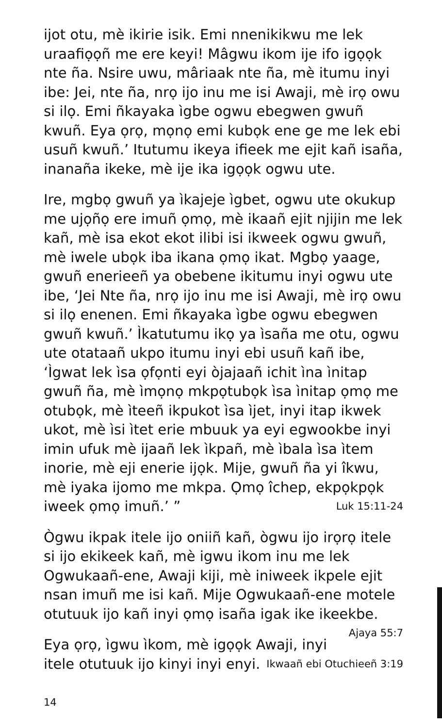ijot otu, mè ikirie isik. Emi nnenikikwu me lek uraafiọọñ me ere keyi! Mâgwu ikom ije ifo igọọk nte ña. Nsire uwu, mâriaak nte ña, mè itumu inyi ibe: Jei, nte ña, nrọ ijo inu me isi Awaji, mè irọ owu si ilọ. Emi ñkayaka ìgbe ogwu ebegwen gwuñ kwuñ. Eya ọrọ, mọnọ emi kubọk ene ge me lek ebi usuñ kwuñ.’ Itutumu ikeya ifieek me ejit kañ isaña, inanaña ikeke, mè ije ika igọọk ogwu ute.
Ire, mgbọ gwuñ ya ìkajeje ìgbet, ogwu ute okukup me ujọñọ ere imuñ ọmọ, mè ikaañ ejit njijin me lek kañ, mè isa ekot ekot ilibi isi ikweek ogwu gwuñ, mè iwele ubọk iba ikana ọmọ ikat. Mgbọ yaage, gwuñ enerieeñ ya obebene ikitumu inyi ogwu ute ibe, ‘Jei Nte ña, nrọ ijo inu me isi Awaji, mè irọ owu si ilọ enenen. Emi ñkayaka ìgbe ogwu ebegwen gwuñ kwuñ.’ Ìkatutumu ikọ ya ìsaña me otu, ogwu ute otataañ ukpo itumu inyi ebi usuñ kañ ibe, ‘Ìgwat lek ìsa ọfọnti eyi òjajaañ ichit ìna ìnitap gwuñ ña, mè ìmọnọ mkpọtubọk ìsa ìnitap ọmọ me otubọk, mè ìteeñ ikpukot ìsa ìjet, inyi itap ikwek ukot, mè ìsi ìtet erie mbuuk ya eyi egwookbe inyi imin ufuk mè ijaañ lek ìkpañ, mè ìbala ìsa ìtem inorie, mè eji enerie ijọk. Mije, gwuñ ña yi îkwu, mè iyaka ijomo me mkpa. Ọmọ îchep, ekpọkpọk iweek ọmọ imuñ.’ ” Luk 15:11-24
Ògwu ikpak itele ijo oniiñ kañ, ògwu ijo irọrọ itele si ijo ekikeek kañ, mè igwu ikom inu me lek Ogwukaañ-ene, Awaji kiji, mè iniweek ikpele ejit nsan imuñ me isi kañ. Mije Ogwukaañ-ene motele otutuuk ijo kañ inyi ọmọ isaña igak ike ikeekbe. Ajaya 55:7
Eya ọrọ, ìgwu ìkom, mè igọọk Awaji, inyi itele otutuuk ijo kinyi inyi enyi. Ikwaañ ebi Otuchieeñ 3:19
14